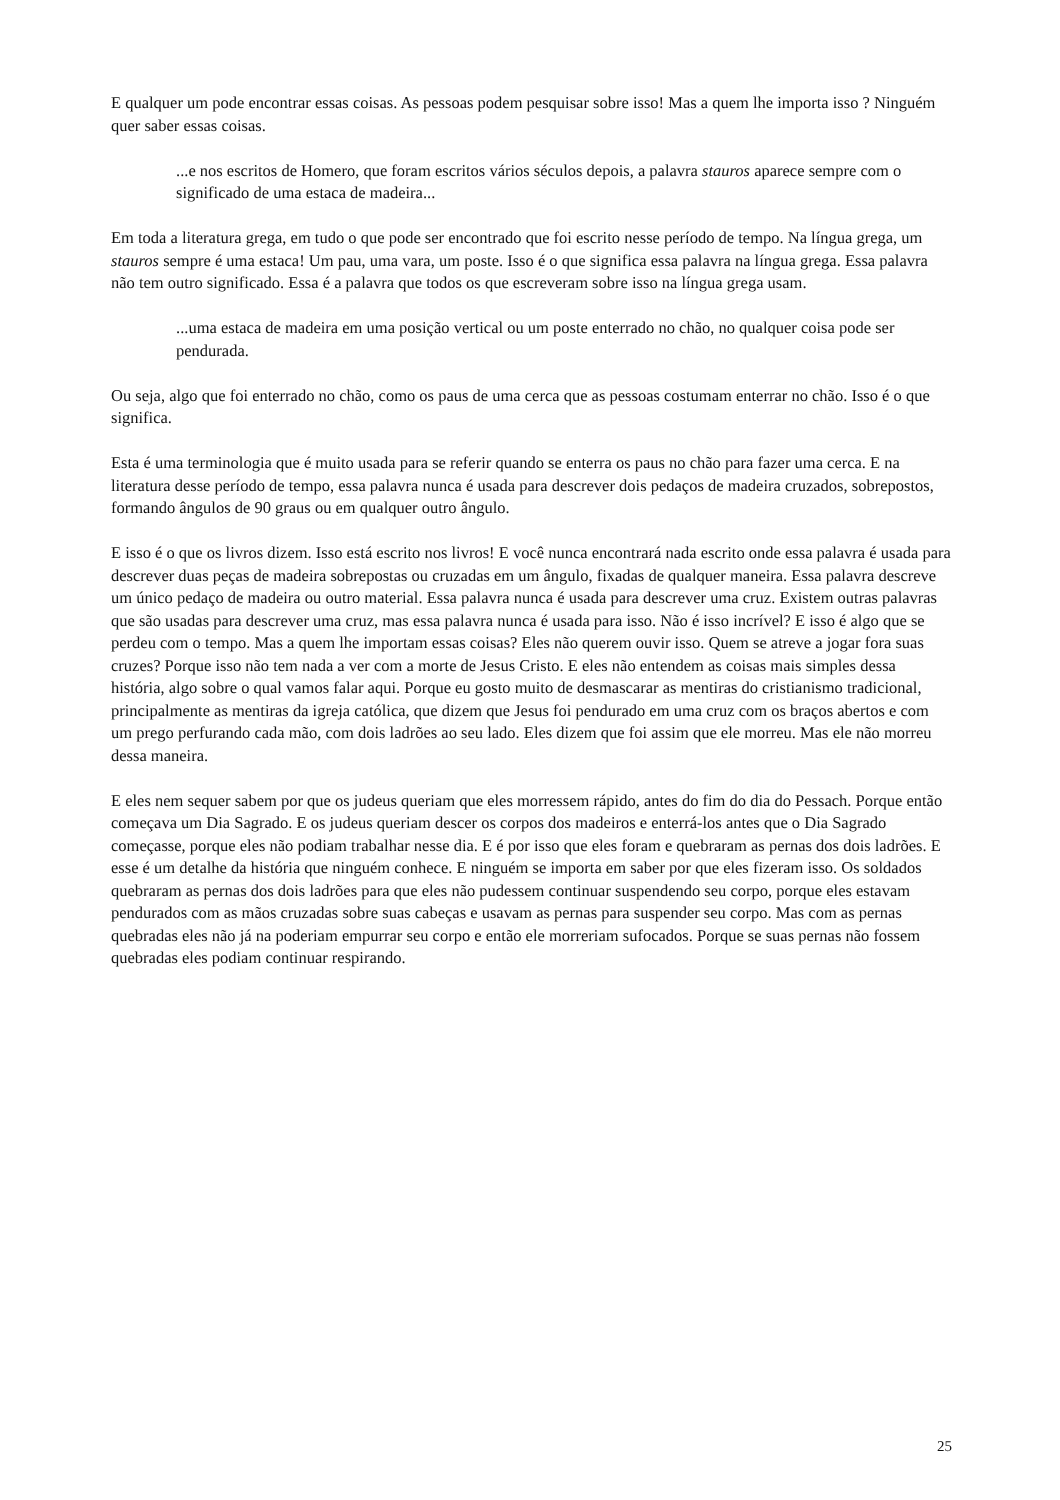E qualquer um pode encontrar essas coisas. As pessoas podem pesquisar sobre isso! Mas a quem lhe importa isso ? Ninguém quer saber essas coisas.
...e nos escritos de Homero, que foram escritos vários séculos depois, a palavra stauros aparece sempre com o significado de uma estaca de madeira...
Em toda a literatura grega, em tudo o que pode ser encontrado que foi escrito nesse período de tempo. Na língua grega, um stauros sempre é uma estaca! Um pau, uma vara, um poste. Isso é o que significa essa palavra na língua grega. Essa palavra não tem outro significado. Essa é a palavra que todos os que escreveram sobre isso na língua grega usam.
...uma estaca de madeira em uma posição vertical ou um poste enterrado no chão, no qualquer coisa pode ser pendurada.
Ou seja, algo que foi enterrado no chão, como os paus de uma cerca que as pessoas costumam enterrar no chão. Isso é o que significa.
Esta é uma terminologia que é muito usada para se referir quando se enterra os paus no chão para fazer uma cerca. E na literatura desse período de tempo, essa palavra nunca é usada para descrever dois pedaços de madeira cruzados, sobrepostos, formando ângulos de 90 graus ou em qualquer outro ângulo.
E isso é o que os livros dizem. Isso está escrito nos livros! E você nunca encontrará nada escrito onde essa palavra é usada para descrever duas peças de madeira sobrepostas ou cruzadas em um ângulo, fixadas de qualquer maneira. Essa palavra descreve um único pedaço de madeira ou outro material. Essa palavra nunca é usada para descrever uma cruz. Existem outras palavras que são usadas para descrever uma cruz, mas essa palavra nunca é usada para isso. Não é isso incrível? E isso é algo que se perdeu com o tempo. Mas a quem lhe importam essas coisas? Eles não querem ouvir isso. Quem se atreve a jogar fora suas cruzes? Porque isso não tem nada a ver com a morte de Jesus Cristo. E eles não entendem as coisas mais simples dessa história, algo sobre o qual vamos falar aqui. Porque eu gosto muito de desmascarar as mentiras do cristianismo tradicional, principalmente as mentiras da igreja católica, que dizem que Jesus foi pendurado em uma cruz com os braços abertos e com um prego perfurando cada mão, com dois ladrões ao seu lado. Eles dizem que foi assim que ele morreu. Mas ele não morreu dessa maneira.
E eles nem sequer sabem por que os judeus queriam que eles morressem rápido, antes do fim do dia do Pessach. Porque então começava um Dia Sagrado. E os judeus queriam descer os corpos dos madeiros e enterrá-los antes que o Dia Sagrado começasse, porque eles não podiam trabalhar nesse dia. E é por isso que eles foram e quebraram as pernas dos dois ladrões. E esse é um detalhe da história que ninguém conhece. E ninguém se importa em saber por que eles fizeram isso. Os soldados quebraram as pernas dos dois ladrões para que eles não pudessem continuar suspendendo seu corpo, porque eles estavam pendurados com as mãos cruzadas sobre suas cabeças e usavam as pernas para suspender seu corpo. Mas com as pernas quebradas eles não já na poderiam empurrar seu corpo e então ele morreriam sufocados. Porque se suas pernas não fossem quebradas eles podiam continuar respirando.
25